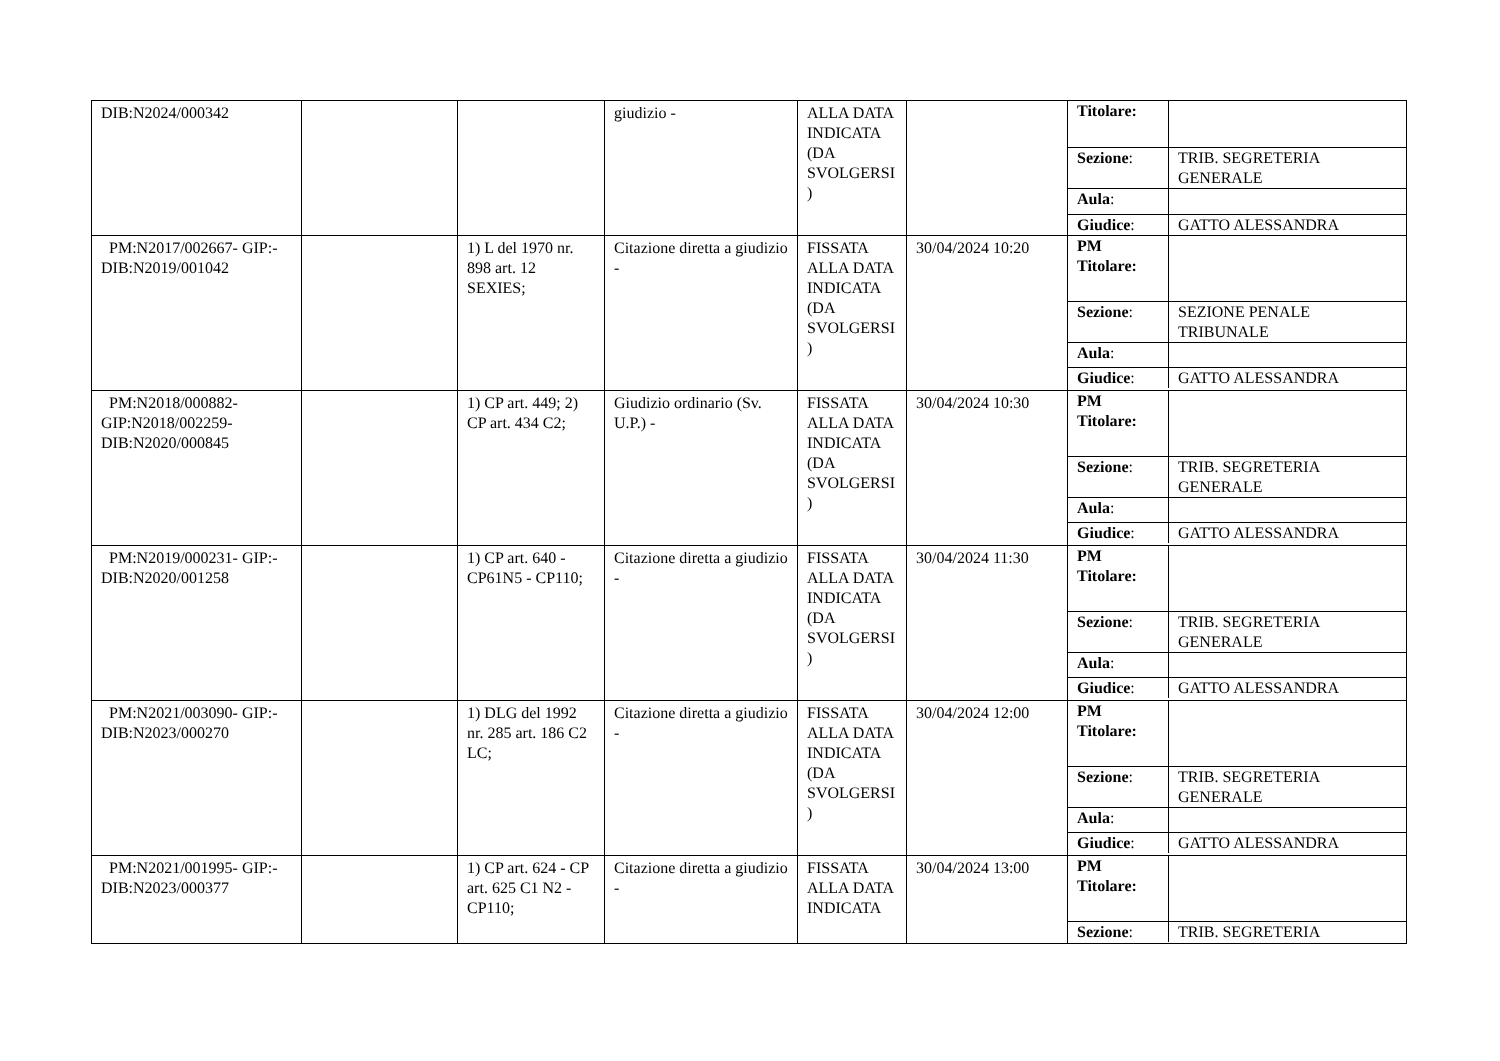| DIB:N2024/000342 | | | giudizio - | ALLA DATA INDICATA (DA SVOLGERSI ) | | / Titolare: / / / Sezione : / TRIB. SEGRETERIA GENERALE / / Aula : / / / Giudice : / GATTO ALESSANDRA / |
| PM:N2017/002667- GIP:- DIB:N2019/001042 | | 1) L del 1970 nr. 898 art. 12 SEXIES; | Citazione diretta a giudizio - | FISSATA ALLA DATA INDICATA (DA SVOLGERSI ) | 30/04/2024 10:20 | / PM Titolare: / / / Sezione : / SEZIONE PENALE TRIBUNALE / / Aula : / / / Giudice : / GATTO ALESSANDRA / |
| PM:N2018/000882- GIP:N2018/002259- DIB:N2020/000845 | | 1) CP art. 449; 2) CP art. 434 C2; | Giudizio ordinario (Sv. U.P.) - | FISSATA ALLA DATA INDICATA (DA SVOLGERSI ) | 30/04/2024 10:30 | / PM Titolare: / / / Sezione : / TRIB. SEGRETERIA GENERALE / / Aula : / / / Giudice : / GATTO ALESSANDRA / |
| PM:N2019/000231- GIP:- DIB:N2020/001258 | | 1) CP art. 640 - CP61N5 - CP110; | Citazione diretta a giudizio - | FISSATA ALLA DATA INDICATA (DA SVOLGERSI ) | 30/04/2024 11:30 | / PM Titolare: / / / Sezione : / TRIB. SEGRETERIA GENERALE / / Aula : / / / Giudice : / GATTO ALESSANDRA / |
| PM:N2021/003090- GIP:- DIB:N2023/000270 | | 1) DLG del 1992 nr. 285 art. 186 C2 LC; | Citazione diretta a giudizio - | FISSATA ALLA DATA INDICATA (DA SVOLGERSI ) | 30/04/2024 12:00 | / PM Titolare: / / / Sezione : / TRIB. SEGRETERIA GENERALE / / Aula : / / / Giudice : / GATTO ALESSANDRA / |
| PM:N2021/001995- GIP:- DIB:N2023/000377 | | 1) CP art. 624 - CP art. 625 C1 N2 - CP110; | Citazione diretta a giudizio - | FISSATA ALLA DATA INDICATA | 30/04/2024 13:00 | / PM Titolare: / / / Sezione : / TRIB. SEGRETERIA / |